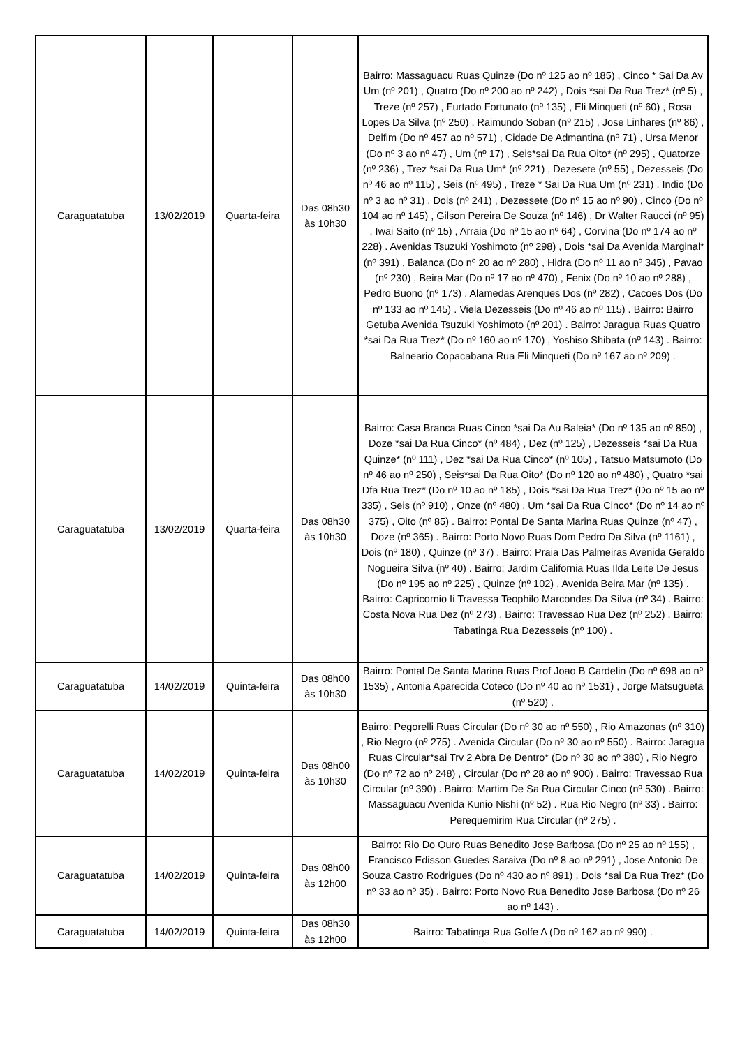| Caraguatatuba | 13/02/2019 | Quarta-feira | Das 08h30 às 10h30 | Bairro: Massaguacu Ruas Quinze (Do nº 125 ao nº 185) , Cinco * Sai Da Av Um (nº 201) , Quatro (Do nº 200 ao nº 242) , Dois *sai Da Rua Trez* (nº 5) , Treze (nº 257) , Furtado Fortunato (nº 135) , Eli Minqueti (nº 60) , Rosa Lopes Da Silva (nº 250) , Raimundo Soban (nº 215) , Jose Linhares (nº 86) , Delfim (Do nº 457 ao nº 571) , Cidade De Admantina (nº 71) , Ursa Menor (Do nº 3 ao nº 47) , Um (nº 17) , Seis*sai Da Rua Oito* (nº 295) , Quatorze (nº 236) , Trez *sai Da Rua Um* (nº 221) , Dezesete (nº 55) , Dezesseis (Do nº 46 ao nº 115) , Seis (nº 495) , Treze * Sai Da Rua Um (nº 231) , Indio (Do nº 3 ao nº 31) , Dois (nº 241) , Dezessete (Do nº 15 ao nº 90) , Cinco (Do nº 104 ao nº 145) , Gilson Pereira De Souza (nº 146) , Dr Walter Raucci (nº 95) , Iwai Saito (nº 15) , Arraia (Do nº 15 ao nº 64) , Corvina (Do nº 174 ao nº 228) . Avenidas Tsuzuki Yoshimoto (nº 298) , Dois *sai Da Avenida Marginal* (nº 391) , Balanca (Do nº 20 ao nº 280) , Hidra (Do nº 11 ao nº 345) , Pavao (nº 230) , Beira Mar (Do nº 17 ao nº 470) , Fenix (Do nº 10 ao nº 288) , Pedro Buono (nº 173) . Alamedas Arenques Dos (nº 282) , Cacoes Dos (Do nº 133 ao nº 145) . Viela Dezesseis (Do nº 46 ao nº 115) . Bairro: Bairro Getuba Avenida Tsuzuki Yoshimoto (nº 201) . Bairro: Jaragua Ruas Quatro *sai Da Rua Trez* (Do nº 160 ao nº 170) , Yoshiso Shibata (nº 143) . Bairro: Balneario Copacabana Rua Eli Minqueti (Do nº 167 ao nº 209) . |
| Caraguatatuba | 13/02/2019 | Quarta-feira | Das 08h30 às 10h30 | Bairro: Casa Branca Ruas Cinco *sai Da Au Baleia* (Do nº 135 ao nº 850) , Doze *sai Da Rua Cinco* (nº 484) , Dez (nº 125) , Dezesseis *sai Da Rua Quinze* (nº 111) , Dez *sai Da Rua Cinco* (nº 105) , Tatsuo Matsumoto (Do nº 46 ao nº 250) , Seis*sai Da Rua Oito* (Do nº 120 ao nº 480) , Quatro *sai Dfa Rua Trez* (Do nº 10 ao nº 185) , Dois *sai Da Rua Trez* (Do nº 15 ao nº 335) , Seis (nº 910) , Onze (nº 480) , Um *sai Da Rua Cinco* (Do nº 14 ao nº 375) , Oito (nº 85) . Bairro: Pontal De Santa Marina Ruas Quinze (nº 47) , Doze (nº 365) . Bairro: Porto Novo Ruas Dom Pedro Da Silva (nº 1161) , Dois (nº 180) , Quinze (nº 37) . Bairro: Praia Das Palmeiras Avenida Geraldo Nogueira Silva (nº 40) . Bairro: Jardim California Ruas Ilda Leite De Jesus (Do nº 195 ao nº 225) , Quinze (nº 102) . Avenida Beira Mar (nº 135) . Bairro: Capricornio Ii Travessa Teophilo Marcondes Da Silva (nº 34) . Bairro: Costa Nova Rua Dez (nº 273) . Bairro: Travessao Rua Dez (nº 252) . Bairro: Tabatinga Rua Dezesseis (nº 100) . |
| Caraguatatuba | 14/02/2019 | Quinta-feira | Das 08h00 às 10h30 | Bairro: Pontal De Santa Marina Ruas Prof Joao B Cardelin (Do nº 698 ao nº 1535) , Antonia Aparecida Coteco (Do nº 40 ao nº 1531) , Jorge Matsugueta (nº 520) . |
| Caraguatatuba | 14/02/2019 | Quinta-feira | Das 08h00 às 10h30 | Bairro: Pegorelli Ruas Circular (Do nº 30 ao nº 550) , Rio Amazonas (nº 310) , Rio Negro (nº 275) . Avenida Circular (Do nº 30 ao nº 550) . Bairro: Jaragua Ruas Circular*sai Trv 2 Abra De Dentro* (Do nº 30 ao nº 380) , Rio Negro (Do nº 72 ao nº 248) , Circular (Do nº 28 ao nº 900) . Bairro: Travessao Rua Circular (nº 390) . Bairro: Martim De Sa Rua Circular Cinco (nº 530) . Bairro: Massaguacu Avenida Kunio Nishi (nº 52) . Rua Rio Negro (nº 33) . Bairro: Perequemirim Rua Circular (nº 275) . |
| Caraguatatuba | 14/02/2019 | Quinta-feira | Das 08h00 às 12h00 | Bairro: Rio Do Ouro Ruas Benedito Jose Barbosa (Do nº 25 ao nº 155) , Francisco Edisson Guedes Saraiva (Do nº 8 ao nº 291) , Jose Antonio De Souza Castro Rodrigues (Do nº 430 ao nº 891) , Dois *sai Da Rua Trez* (Do nº 33 ao nº 35) . Bairro: Porto Novo Rua Benedito Jose Barbosa (Do nº 26 ao nº 143) . |
| Caraguatatuba | 14/02/2019 | Quinta-feira | Das 08h30 às 12h00 | Bairro: Tabatinga Rua Golfe A (Do nº 162 ao nº 990) . |